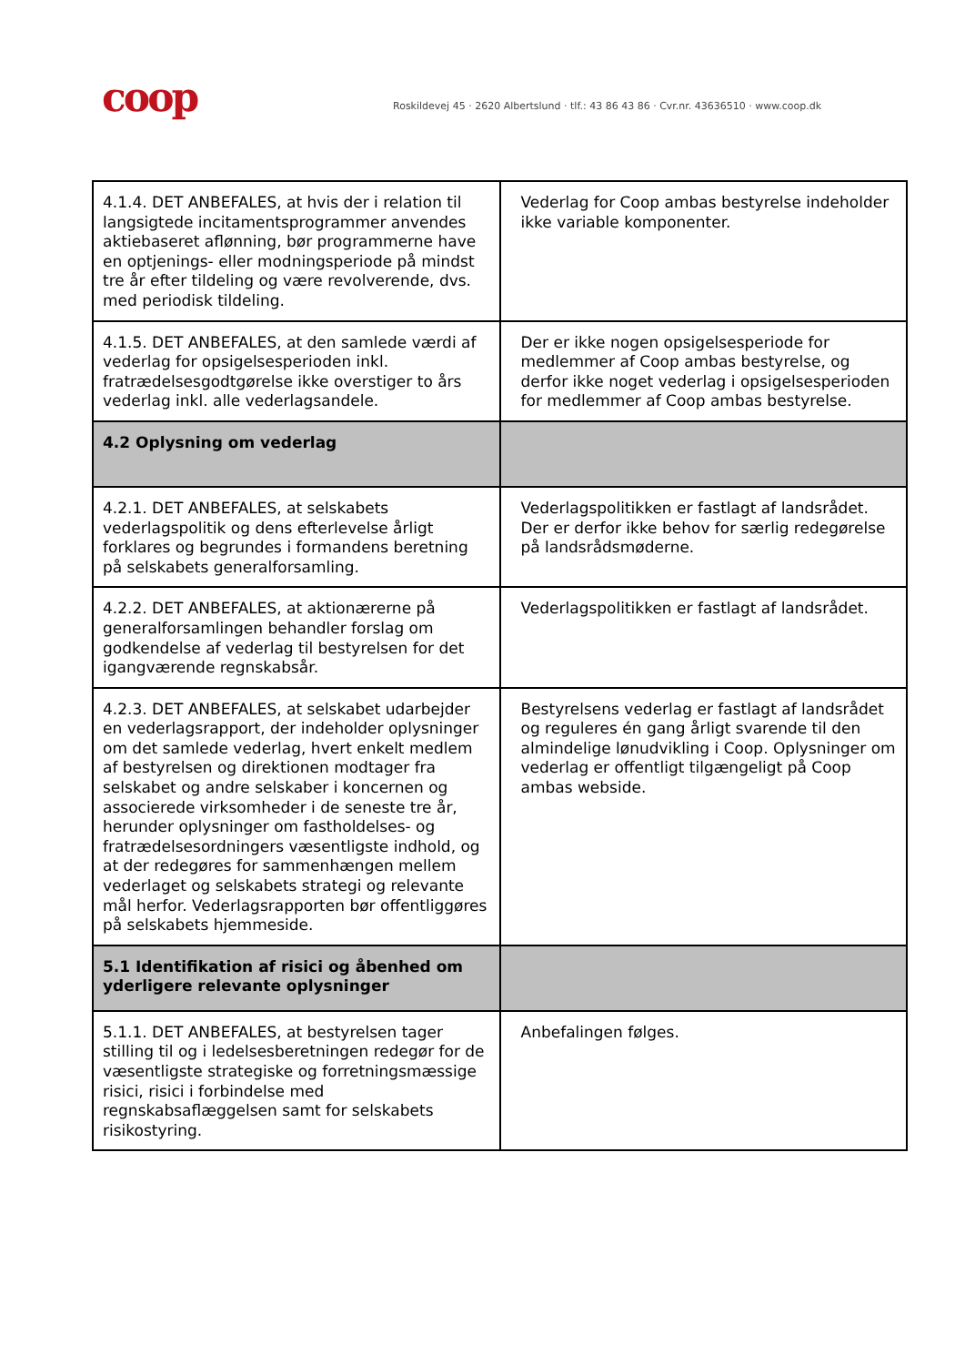coop
Roskildevej 45 · 2620 Albertslund · tlf.: 43 86 43 86 · Cvr.nr. 43636510 · www.coop.dk
| 4.1.4. DET ANBEFALES, at hvis der i relation til langsigtede incitamentsprogrammer anvendes aktiebaseret aflønning, bør programmerne have en optjenings- eller modningsperiode på mindst tre år efter tildeling og være revolverende, dvs. med periodisk tildeling. | Vederlag for Coop ambas bestyrelse indeholder ikke variable komponenter. |
| 4.1.5. DET ANBEFALES, at den samlede værdi af vederlag for opsigelsesperioden inkl. fratrædelsesgodtgørelse ikke overstiger to års vederlag inkl. alle vederlagsandele. | Der er ikke nogen opsigelsesperiode for medlemmer af Coop ambas bestyrelse, og derfor ikke noget vederlag i opsigelsesperioden for medlemmer af Coop ambas bestyrelse. |
| 4.2 Oplysning om vederlag | |
| 4.2.1. DET ANBEFALES, at selskabets vederlagspolitik og dens efterlevelse årligt forklares og begrundes i formandens beretning på selskabets generalforsamling. | Vederlagspolitikken er fastlagt af landsrådet. Der er derfor ikke behov for særlig redegørelse på landsrådsmøderne. |
| 4.2.2. DET ANBEFALES, at aktionærerne på generalforsamlingen behandler forslag om godkendelse af vederlag til bestyrelsen for det igangværende regnskabsår. | Vederlagspolitikken er fastlagt af landsrådet. |
| 4.2.3. DET ANBEFALES, at selskabet udarbejder en vederlagsrapport, der indeholder oplysninger om det samlede vederlag, hvert enkelt medlem af bestyrelsen og direktionen modtager fra selskabet og andre selskaber i koncernen og associerede virksomheder i de seneste tre år, herunder oplysninger om fastholdelses- og fratrædelsesordningers væsentligste indhold, og at der redegøres for sammenhængen mellem vederlaget og selskabets strategi og relevante mål herfor. Vederlagsrapporten bør offentliggøres på selskabets hjemmeside. | Bestyrelsens vederlag er fastlagt af landsrådet og reguleres én gang årligt svarende til den almindelige lønudvikling i Coop. Oplysninger om vederlag er offentligt tilgængeligt på Coop ambas webside. |
| 5.1 Identifikation af risici og åbenhed om yderligere relevante oplysninger | |
| 5.1.1. DET ANBEFALES, at bestyrelsen tager stilling til og i ledelsesberetningen redegør for de væsentligste strategiske og forretningsmæssige risici, risici i forbindelse med regnskabsaflæggelsen samt for selskabets risikostyring. | Anbefalingen følges. |